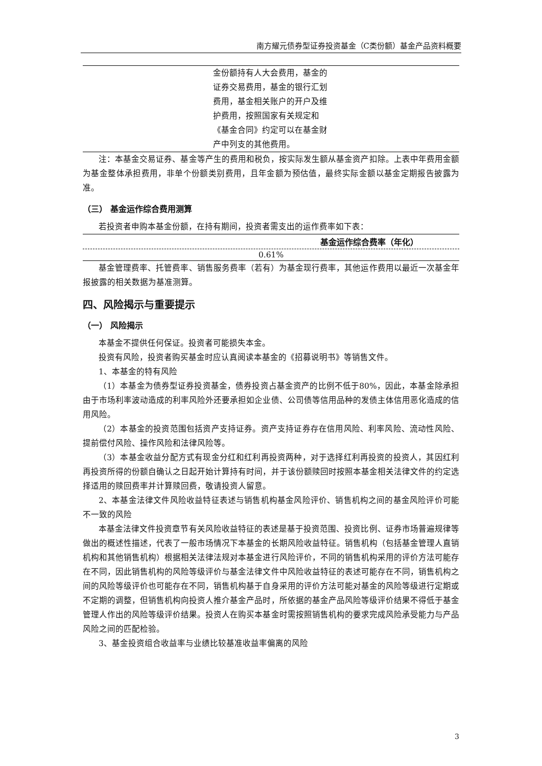南方耀元债券型证券投资基金（C类份额）基金产品资料概要
| | 金份额持有人大会费用，基金的证券交易费用，基金的银行汇划费用，基金相关账户的开户及维护费用，按照国家有关规定和《基金合同》约定可以在基金财产中列支的其他费用。 | |
注：本基金交易证券、基金等产生的费用和税负，按实际发生额从基金资产扣除。上表中年费用金额为基金整体承担费用，非单个份额类别费用，且年金额为预估值，最终实际金额以基金定期报告披露为准。
（三） 基金运作综合费用测算
若投资者申购本基金份额，在持有期间，投资者需支出的运作费率如下表：
| 基金运作综合费率（年化） |
| --- |
| 0.61% |
基金管理费率、托管费率、销售服务费率（若有）为基金现行费率，其他运作费用以最近一次基金年报披露的相关数据为基准测算。
四、风险揭示与重要提示
（一） 风险揭示
本基金不提供任何保证。投资者可能损失本金。
投资有风险，投资者购买基金时应认真阅读本基金的《招募说明书》等销售文件。
1、本基金的特有风险
（1）本基金为债券型证券投资基金，债券投资占基金资产的比例不低于80%，因此，本基金除承担由于市场利率波动造成的利率风险外还要承担如企业债、公司债等信用品种的发债主体信用恶化造成的信用风险。
（2）本基金的投资范围包括资产支持证券。资产支持证券存在信用风险、利率风险、流动性风险、提前偿付风险、操作风险和法律风险等。
（3）本基金收益分配方式有现金分红和红利再投资两种，对于选择红利再投资的投资人，其因红利再投资所得的份额自确认之日起开始计算持有时间，并于该份额赎回时按照本基金相关法律文件的约定选择适用的赎回费率并计算赎回费，敬请投资人留意。
2、本基金法律文件风险收益特征表述与销售机构基金风险评价、销售机构之间的基金风险评价可能不一致的风险
本基金法律文件投资章节有关风险收益特征的表述是基于投资范围、投资比例、证券市场普遍规律等做出的概述性描述，代表了一般市场情况下本基金的长期风险收益特征。销售机构（包括基金管理人直销机构和其他销售机构）根据相关法律法规对本基金进行风险评价，不同的销售机构采用的评价方法可能存在不同，因此销售机构的风险等级评价与基金法律文件中风险收益特征的表述可能存在不同，销售机构之间的风险等级评价也可能存在不同，销售机构基于自身采用的评价方法可能对基金的风险等级进行定期或不定期的调整，但销售机构向投资人推介基金产品时，所依据的基金产品风险等级评价结果不得低于基金管理人作出的风险等级评价结果。投资人在购买本基金时需按照销售机构的要求完成风险承受能力与产品风险之间的匹配检验。
3、基金投资组合收益率与业绩比较基准收益率偏离的风险
3